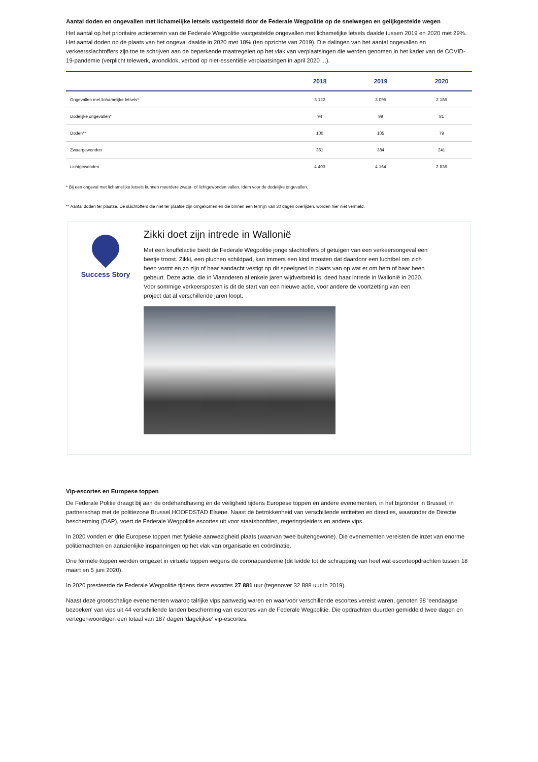Aantal doden en ongevallen met lichamelijke letsels vastgesteld door de Federale Wegpolitie op de snelwegen en gelijkgestelde wegen
Het aantal op het prioritaire actieterrein van de Federale Wegpolitie vastgestelde ongevallen met lichamelijke letsels daalde tussen 2019 en 2020 met 29%. Het aantal doden op de plaats van het ongeval daalde in 2020 met 18% (ten opzichte van 2019). Die dalingen van het aantal ongevallen en verkeersslachtoffers zijn toe te schrijven aan de beperkende maatregelen op het vlak van verplaatsingen die werden genomen in het kader van de COVID-19-pandemie (verplicht telewerk, avondklok, verbod op niet-essentiële verplaatsingen in april 2020 ...).
| | 2018 | 2019 | 2020 |
| --- | --- | --- | --- |
| Ongevallen met lichamelijke letsels* | 3 122 | 3 095 | 2 186 |
| Dodelijke ongevallen* | 94 | 99 | 81 |
| Doden** | 100 | 105 | 79 |
| Zwaargewonden | 361 | 384 | 241 |
| Lichtgewonden | 4 403 | 4 164 | 2 836 |
* Bij een ongeval met lichamelijke letsels kunnen meerdere zwaar- of lichtgewonden vallen. Idem voor de dodelijke ongevallen.
** Aantal doden ter plaatse. De slachtoffers die niet ter plaatse zijn omgekomen en die binnen een termijn van 30 dagen overlijden, worden hier niet vermeld.
Success Story
Zikki doet zijn intrede in Wallonië
Met een knuffelactie biedt de Federale Wegpolitie jonge slachtoffers of getuigen van een verkeersongeval een beetje troost. Zikki, een pluchen schildpad, kan immers een kind troosten dat daardoor een luchtbel om zich heen vormt en zo zijn of haar aandacht vestigt op dit speelgoed in plaats van op wat er om hem of haar heen gebeurt. Deze actie, die in Vlaanderen al enkele jaren wijdverbreid is, deed haar intrede in Wallonië in 2020. Voor sommige verkeersposten is dit de start van een nieuwe actie, voor andere de voortzetting van een project dat al verschillende jaren loopt.
Vip-escortes en Europese toppen
De Federale Politie draagt bij aan de ordehandhaving en de veiligheid tijdens Europese toppen en andere evenementen, in het bijzonder in Brussel, in partnerschap met de politiezone Brussel HOOFDSTAD Elsene. Naast de betrokkenheid van verschillende entiteiten en directies, waaronder de Directie bescherming (DAP), voert de Federale Wegpolitie escortes uit voor staatshoofden, regeringsleiders en andere vips.
In 2020 vonden er drie Europese toppen met fysieke aanwezigheid plaats (waarvan twee buitengewone). Die evenementen vereisten de inzet van enorme politiemachten en aanzienlijke inspanningen op het vlak van organisatie en coördinatie.
Drie formele toppen werden omgezet in virtuele toppen wegens de coronapandemie (dit leidde tot de schrapping van heel wat escorteopdrachten tussen 18 maart en 5 juni 2020).
In 2020 presteerde de Federale Wegpolitie tijdens deze escortes 27 881 uur (tegenover 32 888 uur in 2019).
Naast deze grootschalige evenementen waarop talrijke vips aanwezig waren en waarvoor verschillende escortes vereist waren, genoten 98 'eendaagse bezoeken' van vips uit 44 verschillende landen bescherming van escortes van de Federale Wegpolitie. Die opdrachten duurden gemiddeld twee dagen en vertegenwoordigen een totaal van 187 dagen 'dagelijkse' vip-escortes.